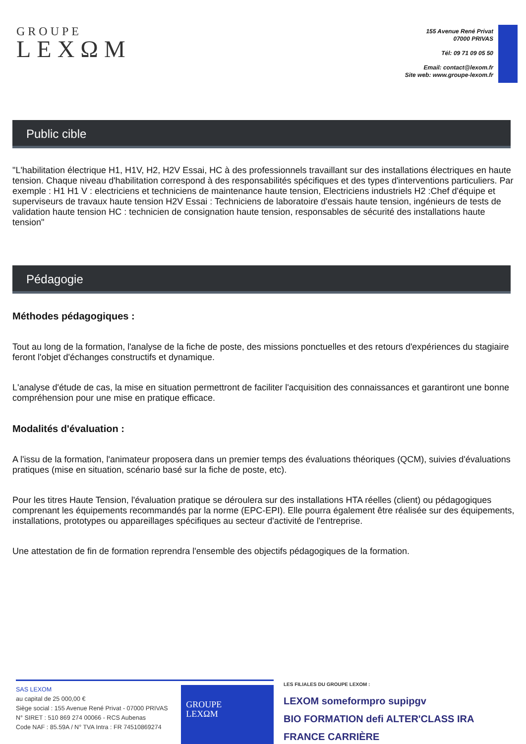GROUPE
LEXΩM
155 Avenue René Privat
07000 PRIVAS
Tél: 09 71 09 05 50
Email: contact@lexom.fr
Site web: www.groupe-lexom.fr
Public cible
"L'habilitation électrique H1, H1V, H2, H2V Essai, HC à des professionnels travaillant sur des installations électriques en haute tension. Chaque niveau d'habilitation correspond à des responsabilités spécifiques et des types d'interventions particuliers. Par exemple : H1 H1 V : electriciens et techniciens de maintenance haute tension, Electriciens industriels H2 :Chef d'équipe et superviseurs de travaux haute tension H2V Essai : Techniciens de laboratoire d'essais haute tension, ingénieurs de tests de validation haute tension HC : technicien de consignation haute tension, responsables de sécurité des installations haute tension"
Pédagogie
Méthodes pédagogiques :
Tout au long de la formation, l'analyse de la fiche de poste, des missions ponctuelles et des retours d'expériences du stagiaire feront l'objet d'échanges constructifs et dynamique.
L'analyse d'étude de cas, la mise en situation permettront de faciliter l'acquisition des connaissances et garantiront une bonne compréhension pour une mise en pratique efficace.
Modalités d'évaluation :
A l'issu de la formation, l'animateur proposera dans un premier temps des évaluations théoriques (QCM), suivies d'évaluations pratiques (mise en situation, scénario basé sur la fiche de poste, etc).
Pour les titres Haute Tension, l'évaluation pratique se déroulera sur des installations HTA réelles (client) ou pédagogiques comprenant les équipements recommandés par la norme (EPC-EPI). Elle pourra également être réalisée sur des équipements, installations, prototypes ou appareillages spécifiques au secteur d'activité de l'entreprise.
Une attestation de fin de formation reprendra l'ensemble des objectifs pédagogiques de la formation.
SAS LEXOM
au capital de 25 000,00 €
Siège social : 155 Avenue René Privat - 07000 PRIVAS
N° SIRET : 510 869 274 00066 - RCS Aubenas
Code NAF : 85.59A / N° TVA Intra : FR 74510869274
GROUPE
LEXΩM
LES FILIALES DU GROUPE LEXOM :
LEXOM someformpro supipgv
BIO FORMATION defi ALTER'CLASS IRA FRANCE CARRIÈRE